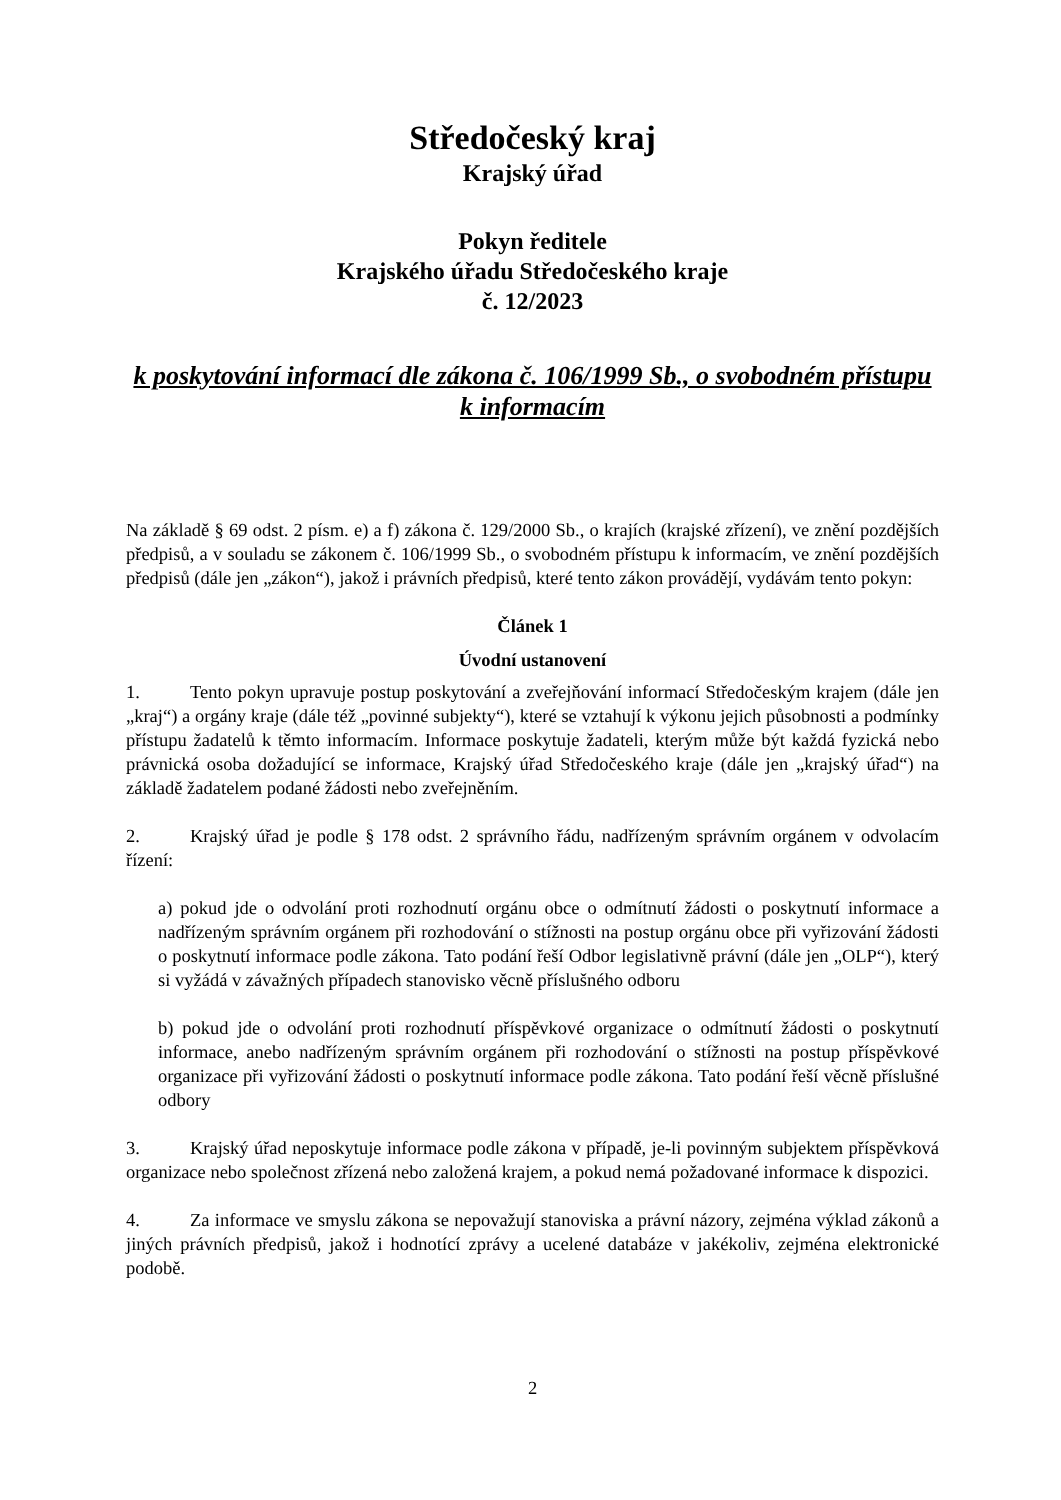Středočeský kraj
Krajský úřad
Pokyn ředitele
Krajského úřadu Středočeského kraje
č. 12/2023
k poskytování informací dle zákona č. 106/1999 Sb., o svobodném přístupu k informacím
Na základě § 69 odst. 2 písm. e) a f) zákona č. 129/2000 Sb., o krajích (krajské zřízení), ve znění pozdějších předpisů, a v souladu se zákonem č. 106/1999 Sb., o svobodném přístupu k informacím, ve znění pozdějších předpisů (dále jen „zákon“), jakož i právních předpisů, které tento zákon provádějí, vydávám tento pokyn:
Článek 1
Úvodní ustanovení
1. Tento pokyn upravuje postup poskytování a zveřejňování informací Středočeským krajem (dále jen „kraj“) a orgány kraje (dále též „povinné subjekty“), které se vztahují k výkonu jejich působnosti a podmínky přístupu žadatelů k těmto informacím. Informace poskytuje žadateli, kterým může být každá fyzická nebo právnická osoba dožadující se informace, Krajský úřad Středočeského kraje (dále jen „krajský úřad“) na základě žadatelem podané žádosti nebo zveřejněním.
2. Krajský úřad je podle § 178 odst. 2 správního řádu, nadřízeným správním orgánem v odvolacím řízení:
a) pokud jde o odvolání proti rozhodnutí orgánu obce o odmítnutí žádosti o poskytnutí informace a nadřízeným správním orgánem při rozhodování o stížnosti na postup orgánu obce při vyřizování žádosti o poskytnutí informace podle zákona. Tato podání řeší Odbor legislativně právní (dále jen „OLP“), který si vyžádá v závažných případech stanovisko věcně příslušného odboru
b) pokud jde o odvolání proti rozhodnutí příspěvkové organizace o odmítnutí žádosti o poskytnutí informace, anebo nadřízeným správním orgánem při rozhodování o stížnosti na postup příspěvkové organizace při vyřizování žádosti o poskytnutí informace podle zákona. Tato podání řeší věcně příslušné odbory
3. Krajský úřad neposkytuje informace podle zákona v případě, je-li povinným subjektem příspěvková organizace nebo společnost zřízená nebo založená krajem, a pokud nemá požadované informace k dispozici.
4. Za informace ve smyslu zákona se nepovažují stanoviska a právní názory, zejména výklad zákonů a jiných právních předpisů, jakož i hodnotící zprávy a ucelené databáze v jakékoliv, zejména elektronické podobě.
2